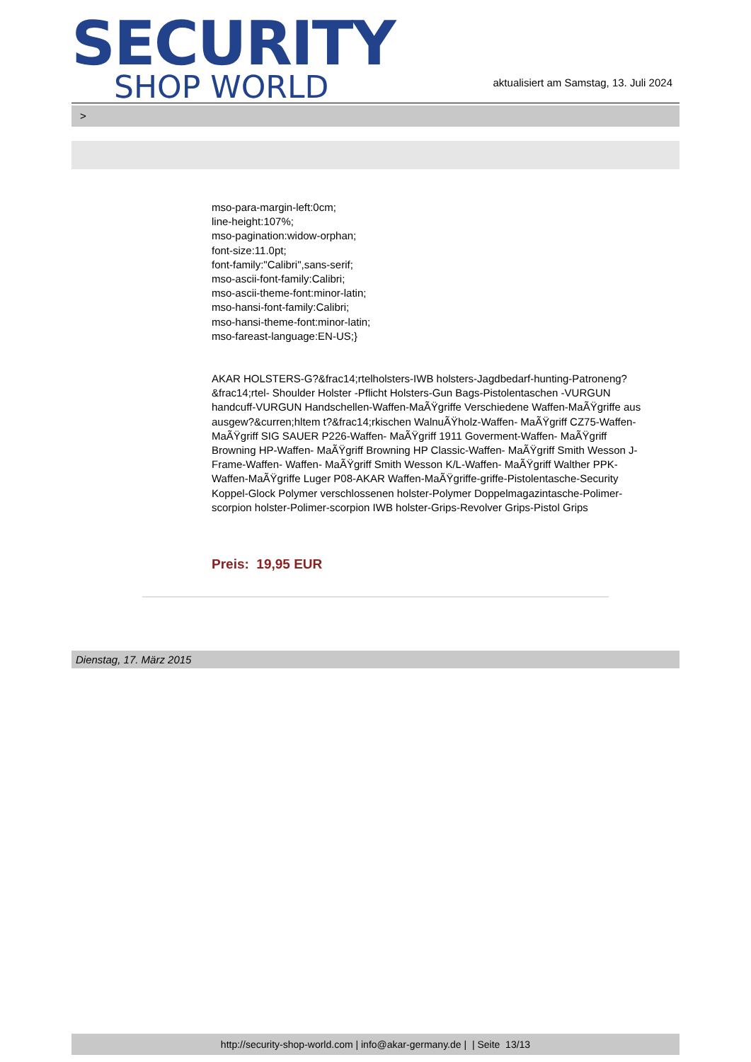SECURITY
SHOP WORLD
aktualisiert am Samstag, 13. Juli 2024
>
mso-para-margin-left:0cm;
line-height:107%;
mso-pagination:widow-orphan;
font-size:11.0pt;
font-family:"Calibri",sans-serif;
mso-ascii-font-family:Calibri;
mso-ascii-theme-font:minor-latin;
mso-hansi-font-family:Calibri;
mso-hansi-theme-font:minor-latin;
mso-fareast-language:EN-US;}
AKAR HOLSTERS-G?&frac14;rtelholsters-IWB holsters-Jagdbedarf-hunting-Patroneng?&frac14;rtel- Shoulder Holster -Pflicht Holsters-Gun Bags-Pistolentaschen -VURGUN handcuff-VURGUN Handschellen-Waffen-MaÃŸgriffe Verschiedene Waffen-MaÃŸgriffe aus ausgew?&curren;hltem t?&frac14;rkischen WalnuÃŸholz-Waffen- MaÃŸgriff CZ75-Waffen- MaÃŸgriff SIG SAUER P226-Waffen- MaÃŸgriff 1911 Goverment-Waffen- MaÃŸgriff Browning HP-Waffen- MaÃŸgriff Browning HP Classic-Waffen- MaÃŸgriff Smith Wesson J-Frame-Waffen- Waffen- MaÃŸgriff Smith Wesson K/L-Waffen- MaÃŸgriff Walther PPK-Waffen-MaÃŸgriffe Luger P08-AKAR Waffen-MaÃŸgriffe-griffe-Pistolentasche-Security Koppel-Glock Polymer verschlossenen holster-Polymer Doppelmagazintasche-Polimer-scorpion holster-Polimer-scorpion IWB holster-Grips-Revolver Grips-Pistol Grips
Preis: 19,95 EUR
Dienstag, 17. März 2015
http://security-shop-world.com | info@akar-germany.de | | Seite 13/13